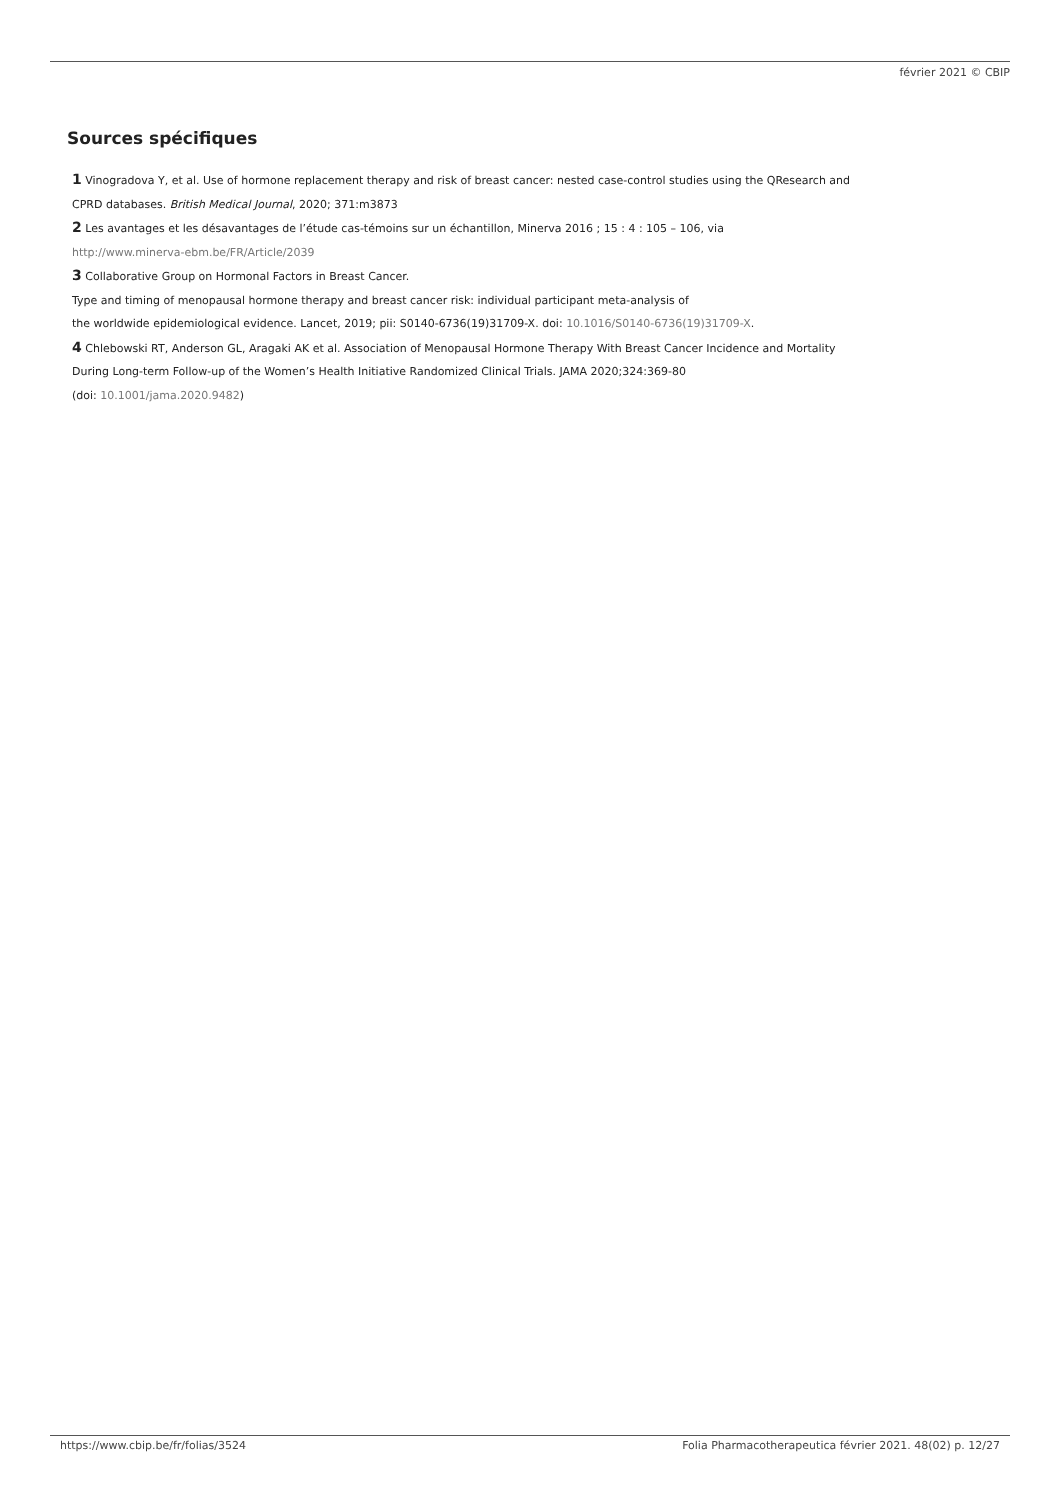février 2021 © CBIP
Sources spécifiques
1 Vinogradova Y, et al. Use of hormone replacement therapy and risk of breast cancer: nested case-control studies using the QResearch and CPRD databases. British Medical Journal, 2020; 371:m3873
2 Les avantages et les désavantages de l’étude cas-témoins sur un échantillon, Minerva 2016 ; 15 : 4 : 105 – 106, via
http://www.minerva-ebm.be/FR/Article/2039
3 Collaborative Group on Hormonal Factors in Breast Cancer.
Type and timing of menopausal hormone therapy and breast cancer risk: individual participant meta-analysis of
the worldwide epidemiological evidence. Lancet, 2019; pii: S0140-6736(19)31709-X. doi: 10.1016/S0140-6736(19)31709-X.
4 Chlebowski RT, Anderson GL, Aragaki AK et al. Association of Menopausal Hormone Therapy With Breast Cancer Incidence and Mortality During Long-term Follow-up of the Women’s Health Initiative Randomized Clinical Trials. JAMA 2020;324:369-80
(doi: 10.1001/jama.2020.9482)
https://www.cbip.be/fr/folias/3524 Folia Pharmacotherapeutica février 2021. 48(02) p. 12/27